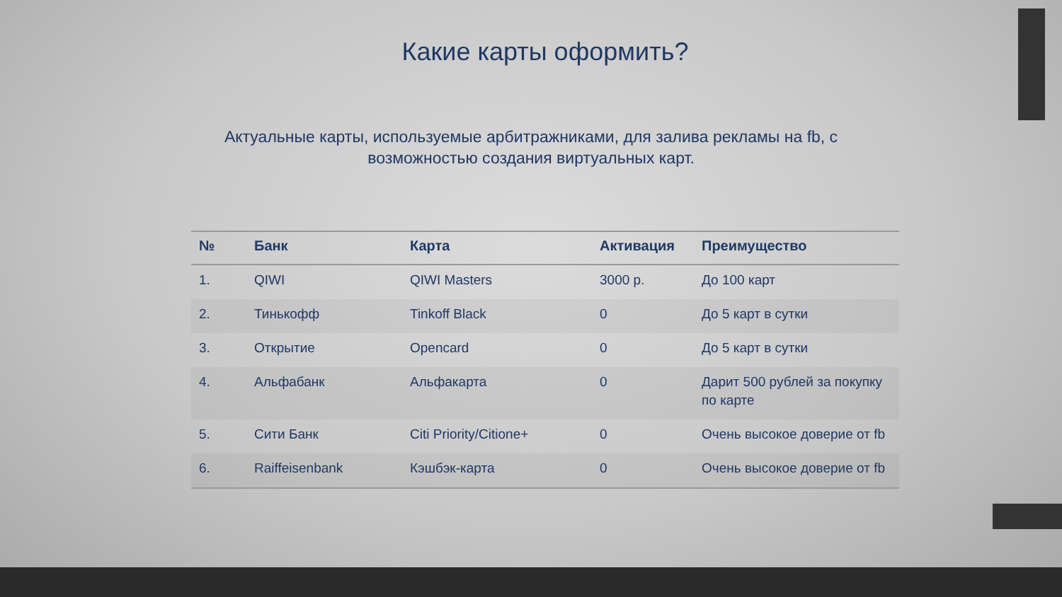Какие карты оформить?
Актуальные карты, используемые арбитражниками, для залива рекламы на fb, с возможностью создания виртуальных карт.
| № | Банк | Карта | Активация | Преимущество |
| --- | --- | --- | --- | --- |
| 1. | QIWI | QIWI Masters | 3000 р. | До 100 карт |
| 2. | Тинькофф | Tinkoff Black | 0 | До 5 карт в сутки |
| 3. | Открытие | Opencard | 0 | До 5 карт в сутки |
| 4. | Альфабанк | Альфакарта | 0 | Дарит 500 рублей за покупку по карте |
| 5. | Сити Банк | Citi Priority/Citione+ | 0 | Очень высокое доверие от fb |
| 6. | Raiffeisenbank | Кэшбэк-карта | 0 | Очень высокое доверие от fb |